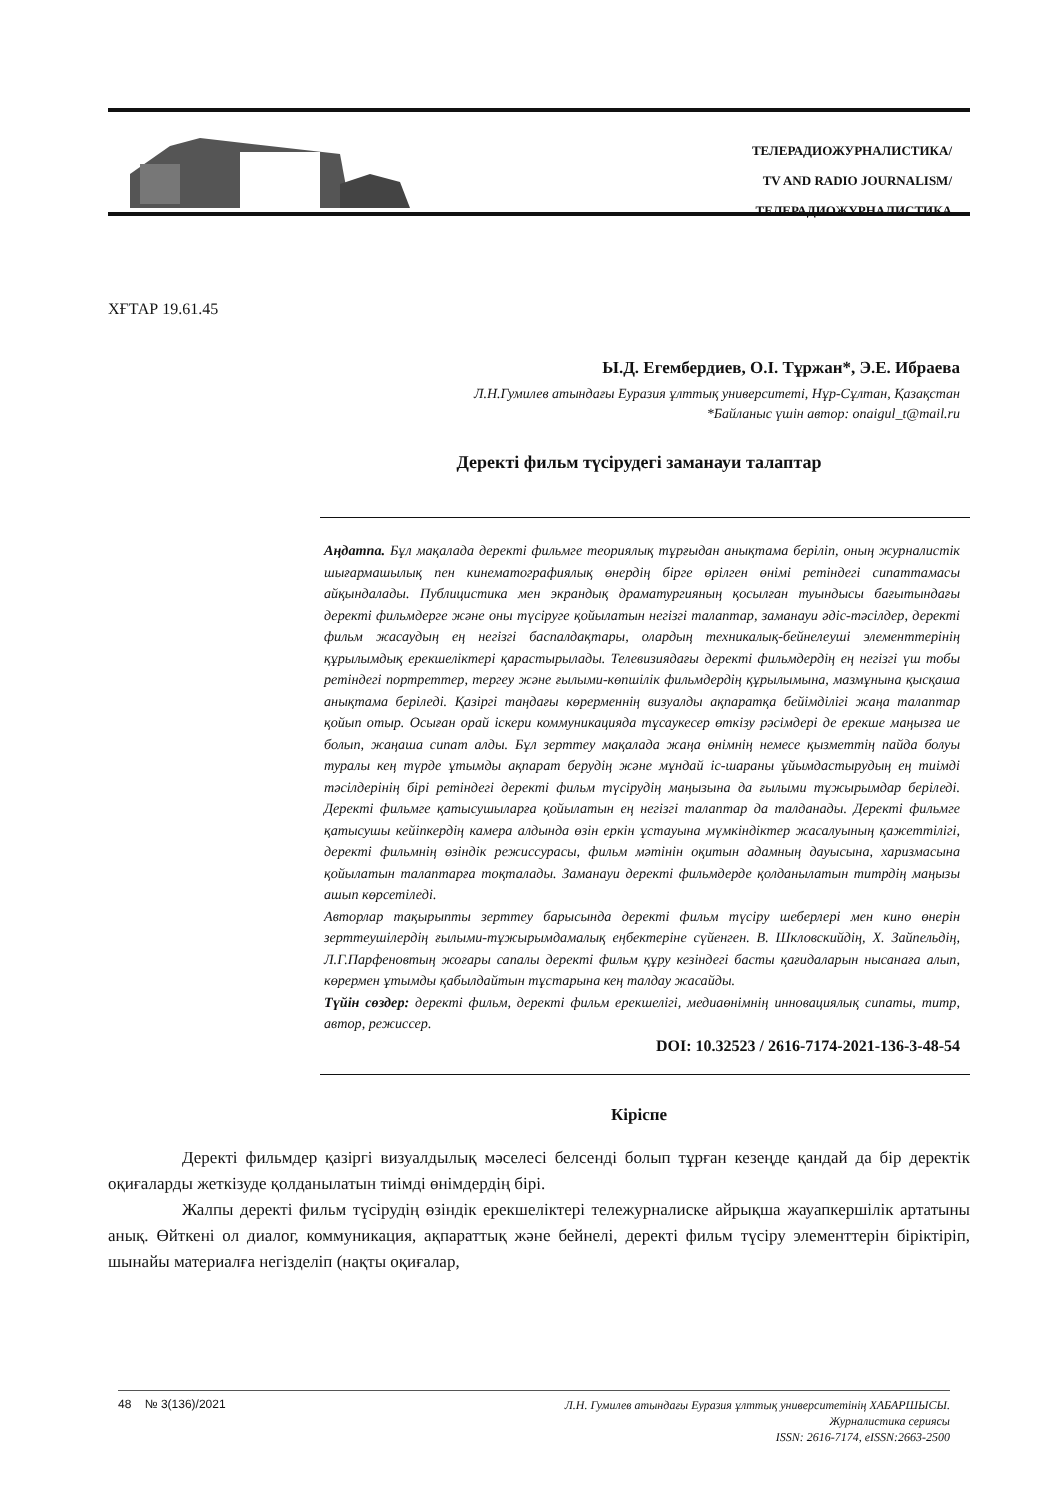ТЕЛЕРАДИОЖУРНАЛИСТИКА/
TV AND RADIO JOURNALISM/
ТЕЛЕРАДИОЖУРНАЛИСТИКА
ХҒТАР 19.61.45
Ы.Д. Егембердиев, О.І. Тұржан*, Э.Е. Ибраева
Л.Н.Гумилев атындағы Еуразия ұлттық университеті, Нұр-Сұлтан, Қазақстан
*Байланыс үшін автор: onaigul_t@mail.ru
Деректі фильм түсірудегі заманауи талаптар
Аңдатпа. Бұл мақалада деректі фильмге теориялық тұрғыдан анықтама беріліп, оның журналистік шығармашылық пен кинематографиялық өнердің бірге өрілген өнімі ретіндегі сипаттамасы айқындалады. Публицистика мен экрандық драматургияның қосылған туындысы бағытындағы деректі фильмдерге және оны түсіруге қойылатын негізгі талаптар, заманауи әдіс-тәсілдер, деректі фильм жасаудың ең негізгі баспалдақтары, олардың техникалық-бейнелеуші элементтерінің құрылымдық ерекшеліктері қарастырылады. Телевизиядағы деректі фильмдердің ең негізгі үш тобы ретіндегі портреттер, тергеу және ғылыми-көпшілік фильмдердің құрылымына, мазмұнына қысқаша анықтама беріледі. Қазіргі таңдағы көрерменнің визуалды ақпаратқа бейімділігі жаңа талаптар қойып отыр. Осыған орай іскери коммуникацияда тұсаукесер өткізу рәсімдері де ерекше маңызға ие болып, жаңаша сипат алды. Бұл зерттеу мақалада жаңа өнімнің немесе қызметтің пайда болуы туралы кең түрде ұтымды ақпарат берудің және мұндай іс-шараны ұйымдастырудың ең тиімді тәсілдерінің бірі ретіндегі деректі фильм түсірудің маңызына да ғылыми тұжырымдар беріледі. Деректі фильмге қатысушыларға қойылатын ең негізгі талаптар да талданады. Деректі фильмге қатысушы кейіпкердің камера алдында өзін еркін ұстауына мүмкіндіктер жасалуының қажеттілігі, деректі фильмнің өзіндік режиссурасы, фильм мәтінін оқитын адамның дауысына, харизмасына қойылатын талаптарға тоқталады. Заманауи деректі фильмдерде қолданылатын титрдің маңызы ашып көрсетіледі.
Авторлар тақырыпты зерттеу барысында деректі фильм түсіру шеберлері мен кино өнерін зерттеушілердің ғылыми-тұжырымдамалық еңбектеріне сүйенген. В. Шкловскийдің, Х. Зайпельдің, Л.Г.Парфеновтың жоғары сапалы деректі фильм құру кезіндегі басты қағидаларын нысанаға алып, көрермен ұтымды қабылдайтын тұстарына кең талдау жасайды.
Түйін сөздер: деректі фильм, деректі фильм ерекшелігі, медиаөнімнің инновациялық сипаты, титр, автор, режиссер.
DOI: 10.32523 / 2616-7174-2021-136-3-48-54
Кіріспе
Деректі фильмдер қазіргі визуалдылық мәселесі белсенді болып тұрған кезеңде қандай да бір деректік оқиғаларды жеткізуде қолданылатын тиімді өнімдердің бірі.
Жалпы деректі фильм түсірудің өзіндік ерекшеліктері тележурналиске айрықша жауапкершілік артатыны анық. Өйткені ол диалог, коммуникация, ақпараттық және бейнелі, деректі фильм түсіру элементтерін біріктіріп, шынайы материалға негізделіп (нақты оқиғалар,
48 № 3(136)/2021
Л.Н. Гумилев атындағы Еуразия ұлттық университетінің ХАБАРШЫСЫ.
Журналистика сериясы
ISSN: 2616-7174, eISSN:2663-2500